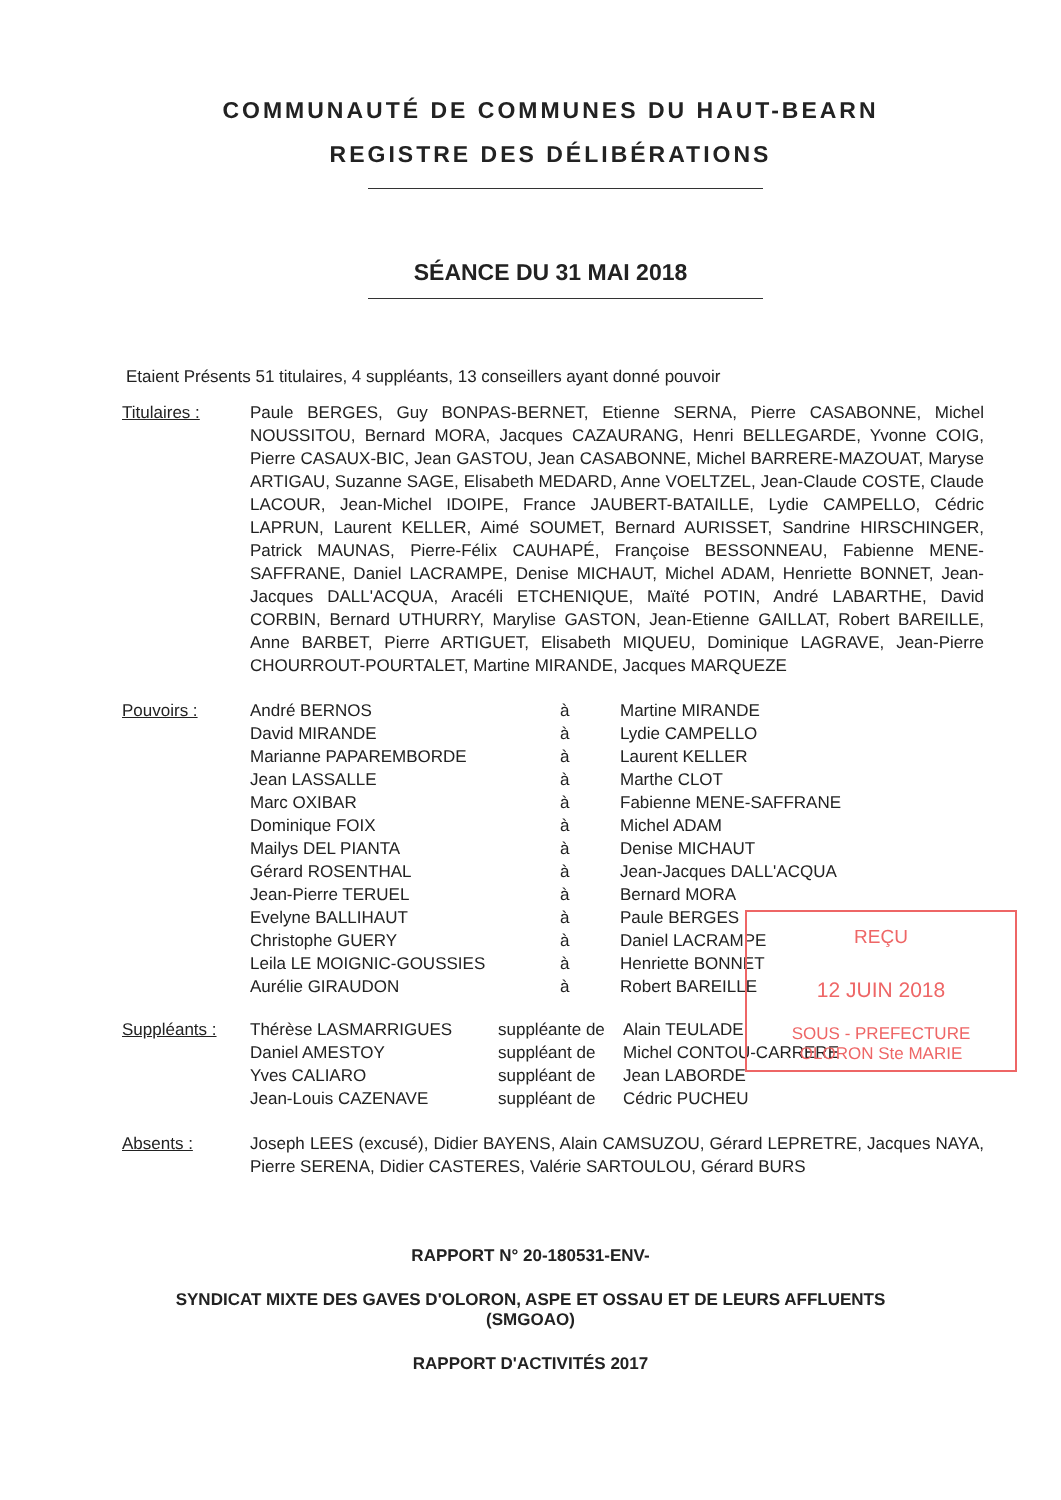COMMUNAUTÉ DE COMMUNES DU HAUT-BEARN
REGISTRE DES DÉLIBÉRATIONS
SÉANCE DU 31 MAI 2018
Etaient Présents 51 titulaires, 4 suppléants, 13 conseillers ayant donné pouvoir
| Titulaires : | Paule BERGES, Guy BONPAS-BERNET, Etienne SERNA, Pierre CASABONNE, Michel NOUSSITOU, Bernard MORA, Jacques CAZAURANG, Henri BELLEGARDE, Yvonne COIG, Pierre CASAUX-BIC, Jean GASTOU, Jean CASABONNE, Michel BARRERE-MAZOUAT, Maryse ARTIGAU, Suzanne SAGE, Elisabeth MEDARD, Anne VOELTZEL, Jean-Claude COSTE, Claude LACOUR, Jean-Michel IDOIPE, France JAUBERT-BATAILLE, Lydie CAMPELLO, Cédric LAPRUN, Laurent KELLER, Aimé SOUMET, Bernard AURISSET, Sandrine HIRSCHINGER, Patrick MAUNAS, Pierre-Félix CAUHAPÉ, Françoise BESSONNEAU, Fabienne MENE-SAFFRANE, Daniel LACRAMPE, Denise MICHAUT, Michel ADAM, Henriette BONNET, Jean-Jacques DALL'ACQUA, Aracéli ETCHENIQUE, Maïté POTIN, André LABARTHE, David CORBIN, Bernard UTHURRY, Marylise GASTON, Jean-Etienne GAILLAT, Robert BAREILLE, Anne BARBET, Pierre ARTIGUET, Elisabeth MIQUEU, Dominique LAGRAVE, Jean-Pierre CHOURROUT-POURTALET, Martine MIRANDE, Jacques MARQUEZE |
| Pouvoirs : | André BERNOS | à | Martine MIRANDE |
| | David MIRANDE | à | Lydie CAMPELLO |
| | Marianne PAPAREMBORDE | à | Laurent KELLER |
| | Jean LASSALLE | à | Marthe CLOT |
| | Marc OXIBAR | à | Fabienne MENE-SAFFRANE |
| | Dominique FOIX | à | Michel ADAM |
| | Mailys DEL PIANTA | à | Denise MICHAUT |
| | Gérard ROSENTHAL | à | Jean-Jacques DALL'ACQUA |
| | Jean-Pierre TERUEL | à | Bernard MORA |
| | Evelyne BALLIHAUT | à | Paule BERGES |
| | Christophe GUERY | à | Daniel LACRAMPE |
| | Leila LE MOIGNIC-GOUSSIES | à | Henriette BONNET |
| | Aurélie GIRAUDON | à | Robert BAREILLE |
| Suppléants : | Thérèse LASMARRIGUES | suppléante de | Alain TEULADE |
| | Daniel AMESTOY | suppléant de | Michel CONTOU-CARRERE |
| | Yves CALIARO | suppléant de | Jean LABORDE |
| | Jean-Louis CAZENAVE | suppléant de | Cédric PUCHEU |
| Absents : | Joseph LEES (excusé), Didier BAYENS, Alain CAMSUZOU, Gérard LEPRETRE, Jacques NAYA, Pierre SERENA, Didier CASTERES, Valérie SARTOULOU, Gérard BURS |
RAPPORT N° 20-180531-ENV-
SYNDICAT MIXTE DES GAVES D'OLORON, ASPE ET OSSAU ET DE LEURS AFFLUENTS
(SMGOAO)
RAPPORT D'ACTIVITÉS 2017
REÇU
12 JUIN 2018
SOUS - PREFECTURE
OLORON Ste MARIE